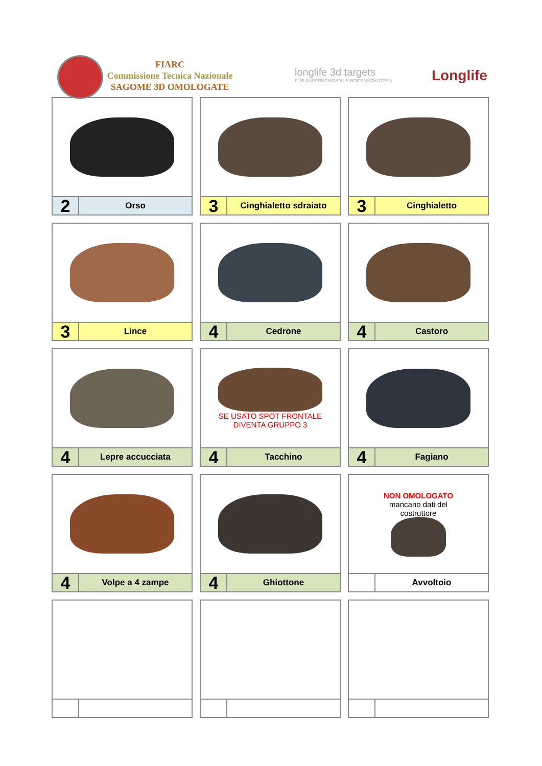FIARC
Commissione Tecnica Nazionale
SAGOME 3D OMOLOGATE
longlife 3d targets
FÜR ANSPRUCHSVOLLE BOGENSCHÜTZEN
Longlife
2
Orso
3
Cinghialetto sdraiato
3
Cinghialetto
3
Lince
4
Cedrone
4
Castoro
4
Lepre accucciata
SE USATO SPOT FRONTALE
DIVENTA GRUPPO 3
4
Tacchino
4
Fagiano
4
Volpe a 4 zampe
4
Ghiottone
NON OMOLOGATO
mancano dati del
costruttore
Avvoltoio